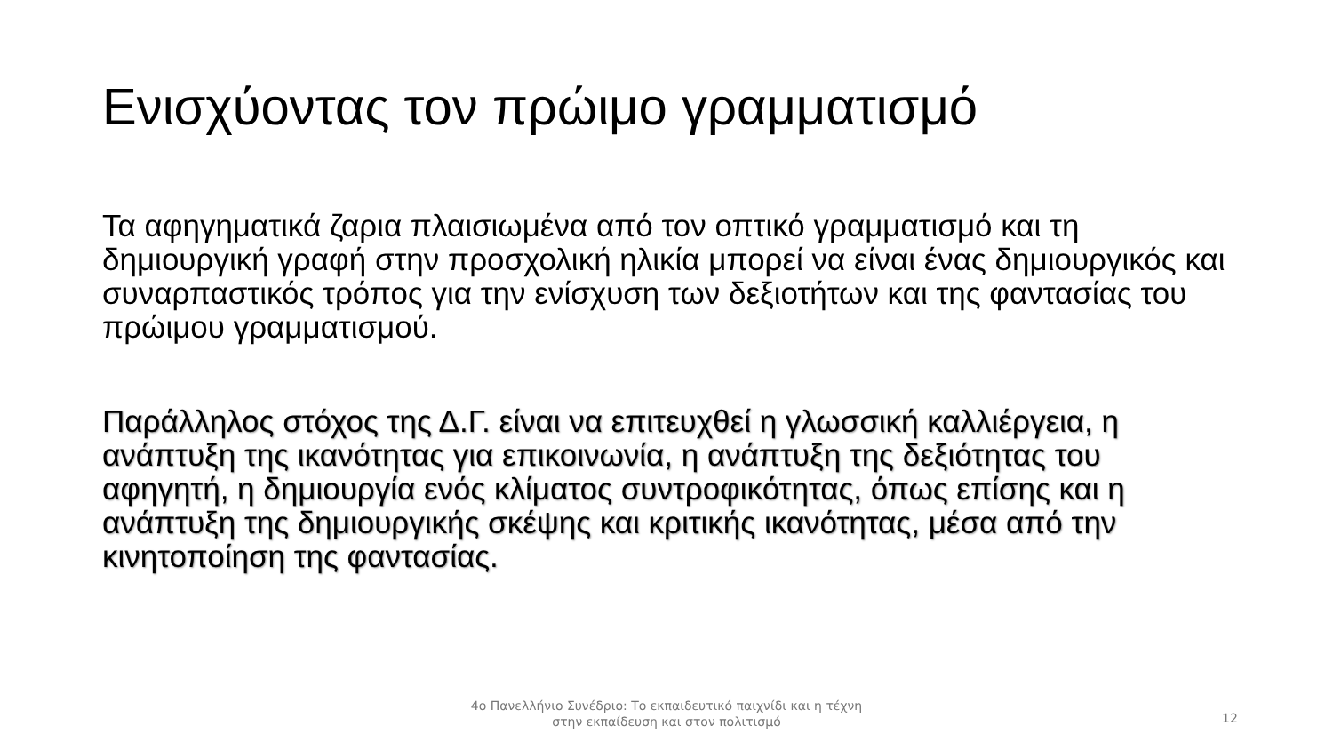Ενισχύοντας τον πρώιμο γραμματισμό
Τα αφηγηματικά ζαρια πλαισιωμένα από τον οπτικό γραμματισμό και τη δημιουργική γραφή στην προσχολική ηλικία μπορεί να είναι ένας δημιουργικός και συναρπαστικός τρόπος για την ενίσχυση των δεξιοτήτων και της φαντασίας του πρώιμου γραμματισμού.
Παράλληλος στόχος της Δ.Γ. είναι να επιτευχθεί η γλωσσική καλλιέργεια, η ανάπτυξη της ικανότητας για επικοινωνία, η ανάπτυξη της δεξιότητας του αφηγητή, η δημιουργία ενός κλίματος συντροφικότητας, όπως επίσης και η ανάπτυξη της δημιουργικής σκέψης και κριτικής ικανότητας, μέσα από την κινητοποίηση της φαντασίας.
4ο Πανελλήνιο Συνέδριο: Το εκπαιδευτικό παιχνίδι και η τέχνη
στην εκπαίδευση και στον πολιτισμό
12